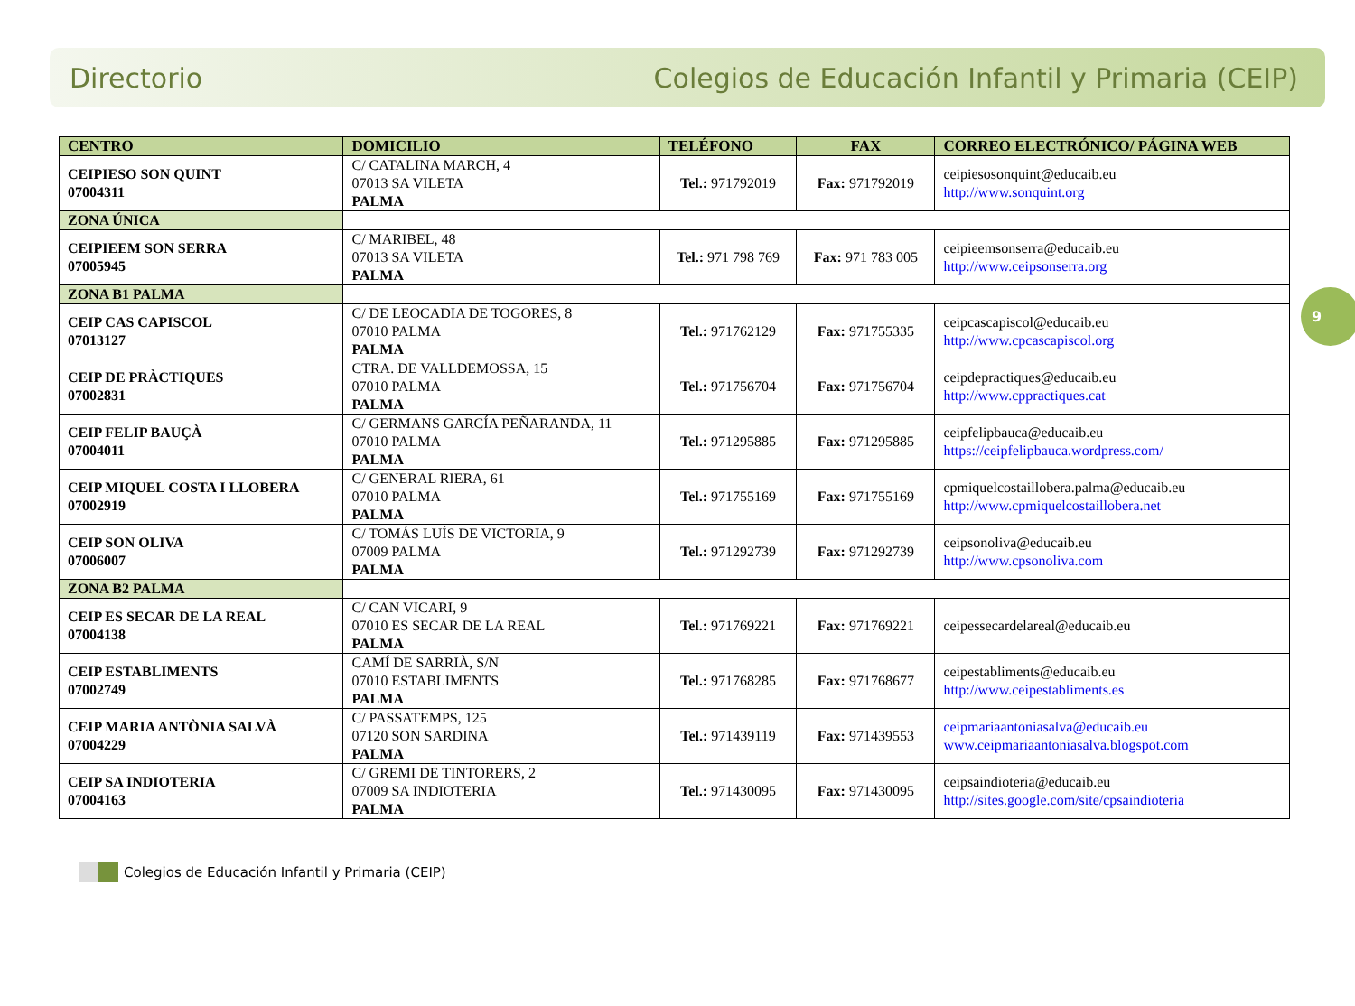Directorio Colegios de Educación Infantil y Primaria (CEIP)
9
| CENTRO | DOMICILIO | TELÉFONO | FAX | CORREO ELECTRÓNICO/ PÁGINA WEB |
| --- | --- | --- | --- | --- |
| CEIPIESO SON QUINT 07004311 | C/ CATALINA MARCH, 4 07013 SA VILETA PALMA | Tel.: 971792019 | Fax: 971792019 | ceipiesosonquint@educaib.eu http://www.sonquint.org |
| ZONA ÚNICA | | | | |
| CEIPIEEM SON SERRA 07005945 | C/ MARIBEL, 48 07013 SA VILETA PALMA | Tel.: 971 798 769 | Fax: 971 783 005 | ceipieemsonserra@educaib.eu http://www.ceipsonserra.org |
| ZONA B1 PALMA | | | | |
| CEIP CAS CAPISCOL 07013127 | C/ DE LEOCADIA DE TOGORES, 8 07010 PALMA PALMA | Tel.: 971762129 | Fax: 971755335 | ceipcascapiscol@educaib.eu http://www.cpcascapiscol.org |
| CEIP DE PRÀCTIQUES 07002831 | CTRA. DE VALLDEMOSSA, 15 07010 PALMA PALMA | Tel.: 971756704 | Fax: 971756704 | ceipdepractiques@educaib.eu http://www.cppractiques.cat |
| CEIP FELIP BAUÇÀ 07004011 | C/ GERMANS GARCÍA PEÑARANDA, 11 07010 PALMA PALMA | Tel.: 971295885 | Fax: 971295885 | ceipfelipbauca@educaib.eu https://ceipfelipbauca.wordpress.com/ |
| CEIP MIQUEL COSTA I LLOBERA 07002919 | C/ GENERAL RIERA, 61 07010 PALMA PALMA | Tel.: 971755169 | Fax: 971755169 | cpmiquelcostaillobera.palma@educaib.eu http://www.cpmiquelcostaillobera.net |
| CEIP SON OLIVA 07006007 | C/ TOMÁS LUÍS DE VICTORIA, 9 07009 PALMA PALMA | Tel.: 971292739 | Fax: 971292739 | ceipsonoliva@educaib.eu http://www.cpsonoliva.com |
| ZONA B2 PALMA | | | | |
| CEIP ES SECAR DE LA REAL 07004138 | C/ CAN VICARI, 9 07010 ES SECAR DE LA REAL PALMA | Tel.: 971769221 | Fax: 971769221 | ceipessecardelareal@educaib.eu |
| CEIP ESTABLIMENTS 07002749 | CAMÍ DE SARRIÀ, S/N 07010 ESTABLIMENTS PALMA | Tel.: 971768285 | Fax: 971768677 | ceipestabliments@educaib.eu http://www.ceipestabliments.es |
| CEIP MARIA ANTÒNIA SALVÀ 07004229 | C/ PASSATEMPS, 125 07120 SON SARDINA PALMA | Tel.: 971439119 | Fax: 971439553 | ceipmariaantoniasalva@educaib.eu www.ceipmariaantoniasalva.blogspot.com |
| CEIP SA INDIOTERIA 07004163 | C/ GREMI DE TINTORERS, 2 07009 SA INDIOTERIA PALMA | Tel.: 971430095 | Fax: 971430095 | ceipsaindioteria@educaib.eu http://sites.google.com/site/cpsaindioteria |
Colegios de Educación Infantil y Primaria (CEIP)